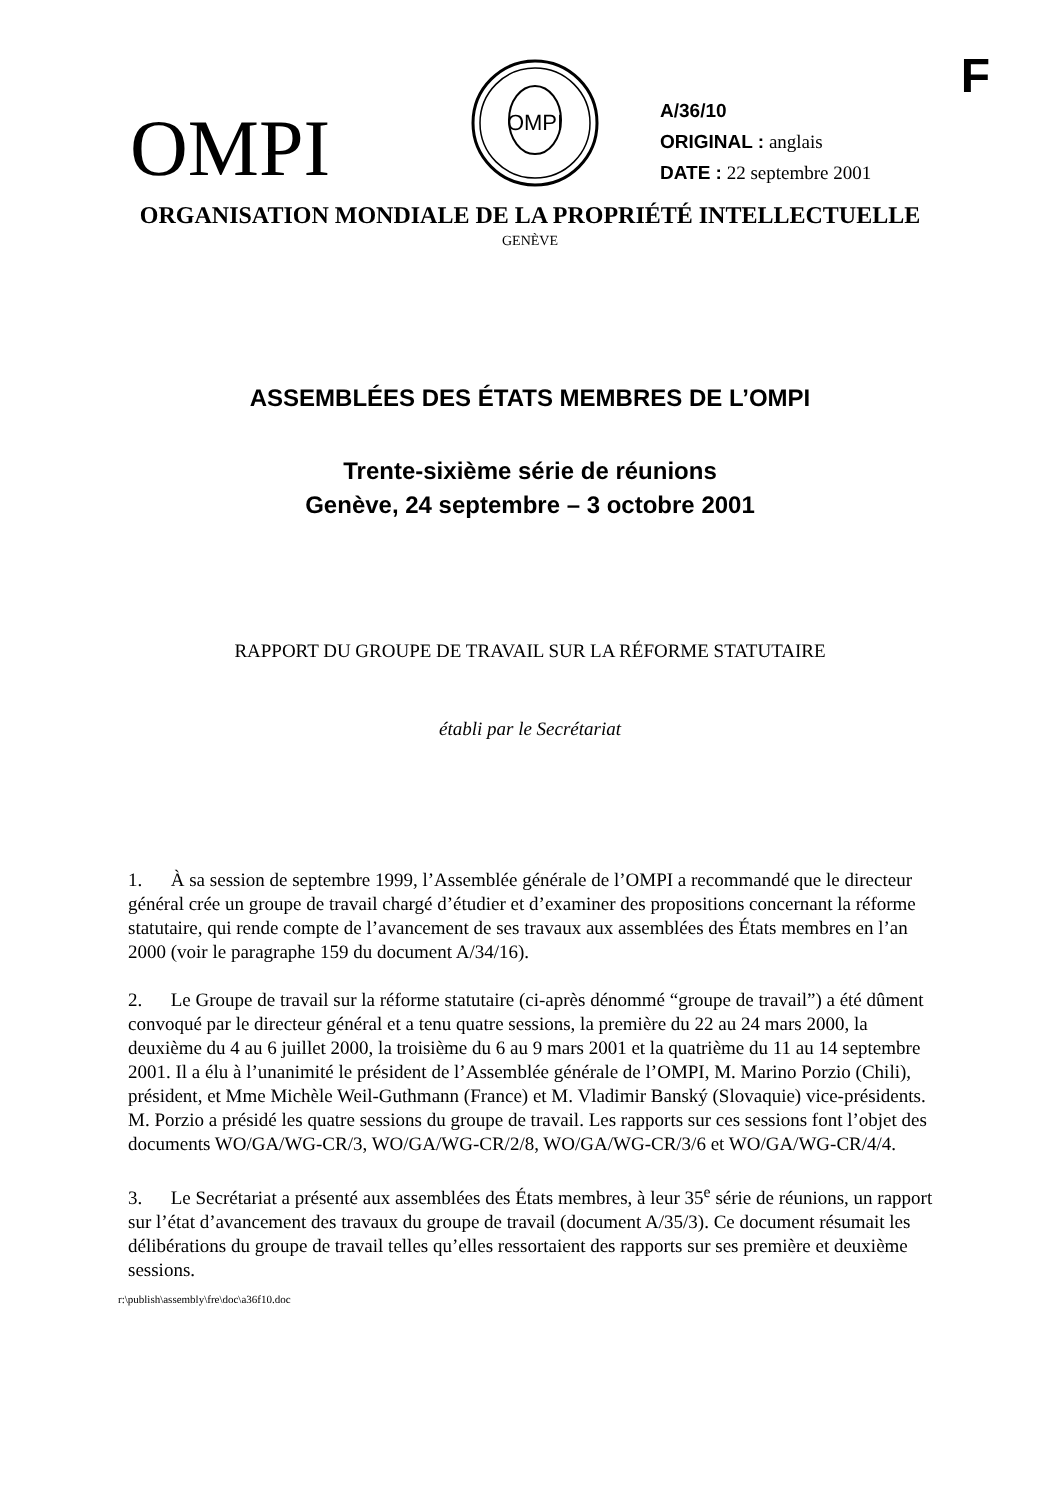F
OMPI
OMPI
A/36/10
ORIGINAL : anglais
DATE : 22 septembre 2001
ORGANISATION MONDIALE DE LA PROPRIÉTÉ INTELLECTUELLE
GENÈVE
ASSEMBLÉES DES ÉTATS MEMBRES DE L’OMPI
Trente-sixième série de réunions
Genève, 24 septembre – 3 octobre 2001
RAPPORT DU GROUPE DE TRAVAIL SUR LA RÉFORME STATUTAIRE
établi par le Secrétariat
1. À sa session de septembre 1999, l’Assemblée générale de l’OMPI a recommandé que le directeur général crée un groupe de travail chargé d’étudier et d’examiner des propositions concernant la réforme statutaire, qui rende compte de l’avancement de ses travaux aux assemblées des États membres en l’an 2000 (voir le paragraphe 159 du document A/34/16).
2. Le Groupe de travail sur la réforme statutaire (ci-après dénommé “groupe de travail”) a été dûment convoqué par le directeur général et a tenu quatre sessions, la première du 22 au 24 mars 2000, la deuxième du 4 au 6 juillet 2000, la troisième du 6 au 9 mars 2001 et la quatrième du 11 au 14 septembre 2001. Il a élu à l’unanimité le président de l’Assemblée générale de l’OMPI, M. Marino Porzio (Chili), président, et Mme Michèle Weil-Guthmann (France) et M. Vladimir Banský (Slovaquie) vice-présidents. M. Porzio a présidé les quatre sessions du groupe de travail. Les rapports sur ces sessions font l’objet des documents WO/GA/WG-CR/3, WO/GA/WG-CR/2/8, WO/GA/WG-CR/3/6 et WO/GA/WG-CR/4/4.
3. Le Secrétariat a présenté aux assemblées des États membres, à leur 35<sup>e</sup> série de réunions, un rapport sur l’état d’avancement des travaux du groupe de travail (document A/35/3). Ce document résumait les délibérations du groupe de travail telles qu’elles ressortaient des rapports sur ses première et deuxième sessions.
r:\publish\assembly\fre\doc\a36f10.doc